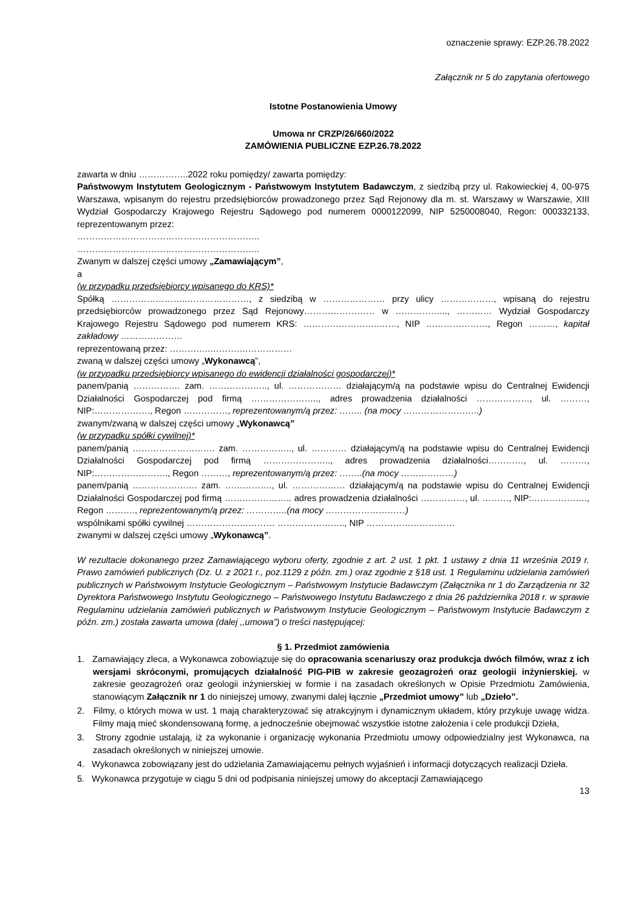oznaczenie sprawy: EZP.26.78.2022
Załącznik nr 5 do zapytania ofertowego
Istotne Postanowienia Umowy
Umowa nr CRZP/26/660/2022
ZAMÓWIENIA PUBLICZNE EZP.26.78.2022
zawarta w dniu ……………..2022 roku pomiędzy/ zawarta pomiędzy:
Państwowym Instytutem Geologicznym - Państwowym Instytutem Badawczym, z siedzibą przy ul. Rakowieckiej 4, 00-975 Warszawa, wpisanym do rejestru przedsiębiorców prowadzonego przez Sąd Rejonowy dla m. st. Warszawy w Warszawie, XIII Wydział Gospodarczy Krajowego Rejestru Sądowego pod numerem 0000122099, NIP 5250008040, Regon: 000332133, reprezentowanym przez:
……………………………………………………..
……………………………………………………..
Zwanym w dalszej części umowy „Zamawiającym”,
a
(w przypadku przedsiębiorcy wpisanego do KRS)*
Spółką ……………………..…………………, z siedzibą w ………………… przy ulicy ………………, wpisaną do rejestru przedsiębiorców prowadzonego przez Sąd Rejonowy…………………… w ……………..., ………… Wydział Gospodarczy Krajowego Rejestru Sądowego pod numerem KRS: ……………………..……, NIP …………………, Regon ………, kapitał zakładowy …………………
reprezentowaną przez: …………..………….……………
zwaną w dalszej części umowy „Wykonawcą”,
(w przypadku przedsiębiorcy wpisanego do ewidencji działalności gospodarczej)*
panem/panią ……………. zam. ……………….., ul. ……………… działającym/ą na podstawie wpisu do Centralnej Ewidencji Działalności Gospodarczej pod firmą ………………….., adres prowadzenia działalności ………………, ul. ………, NIP:………………., Regon ……………, reprezentowanym/ą przez: …….. (na mocy ……………………..)
zwanym/zwaną w dalszej części umowy „Wykonawcą”
(w przypadku spółki cywilnej)*
panem/panią ………………………. zam. …………….., ul. ………… działającym/ą na podstawie wpisu do Centralnej Ewidencji Działalności Gospodarczej pod firmą ………………….., adres prowadzenia działalności…………, ul. ………, NIP:……………………., Regon ………, reprezentowanym/ą przez: ……..(na mocy ………………)
panem/panią …………………. zam. ……………., ul. ……………… działającym/ą na podstawie wpisu do Centralnej Ewidencji Działalności Gospodarczej pod firmą ………………….. adres prowadzenia działalności ……………, ul. ………, NIP:………………., Regon ………., reprezentowanym/ą przez: …………..(na mocy ………………………)
wspólnikami spółki cywilnej ………………………… ………………….., NIP …………………………
zwanymi w dalszej części umowy „Wykonawcą”.
W rezultacie dokonanego przez Zamawiającego wyboru oferty, zgodnie z art. 2 ust. 1 pkt. 1 ustawy z dnia 11 września 2019 r. Prawo zamówień publicznych (Dz. U. z 2021 r., poz.1129 z późn. zm.) oraz zgodnie z §18 ust. 1 Regulaminu udzielania zamówień publicznych w Państwowym Instytucie Geologicznym – Państwowym Instytucie Badawczym (Załącznika nr 1 do Zarządzenia nr 32 Dyrektora Państwowego Instytutu Geologicznego – Państwowego Instytutu Badawczego z dnia 26 października 2018 r. w sprawie Regulaminu udzielania zamówień publicznych w Państwowym Instytucie Geologicznym – Państwowym Instytucie Badawczym z późn. zm.) została zawarta umowa (dalej ,,umowa”) o treści następującej:
§ 1. Przedmiot zamówienia
1. Zamawiający zleca, a Wykonawca zobowiązuje się do opracowania scenariuszy oraz produkcja dwóch filmów, wraz z ich wersjami skróconymi, promujących działalność PIG-PIB w zakresie geozagrożeń oraz geologii inżynierskiej. w zakresie geozagrożeń oraz geologii inżynierskiej w formie i na zasadach określonych w Opisie Przedmiotu Zamówienia, stanowiącym Załącznik nr 1 do niniejszej umowy, zwanymi dalej łącznie „Przedmiot umowy” lub „Dzieło”.
2. Filmy, o których mowa w ust. 1 mają charakteryzować się atrakcyjnym i dynamicznym układem, który przykuje uwagę widza. Filmy mają mieć skondensowaną formę, a jednocześnie obejmować wszystkie istotne założenia i cele produkcji Dzieła,
3. Strony zgodnie ustalają, iż za wykonanie i organizację wykonania Przedmiotu umowy odpowiedzialny jest Wykonawca, na zasadach określonych w niniejszej umowie.
4. Wykonawca zobowiązany jest do udzielania Zamawiającemu pełnych wyjaśnień i informacji dotyczących realizacji Dzieła.
5. Wykonawca przygotuje w ciągu 5 dni od podpisania niniejszej umowy do akceptacji Zamawiającego
13